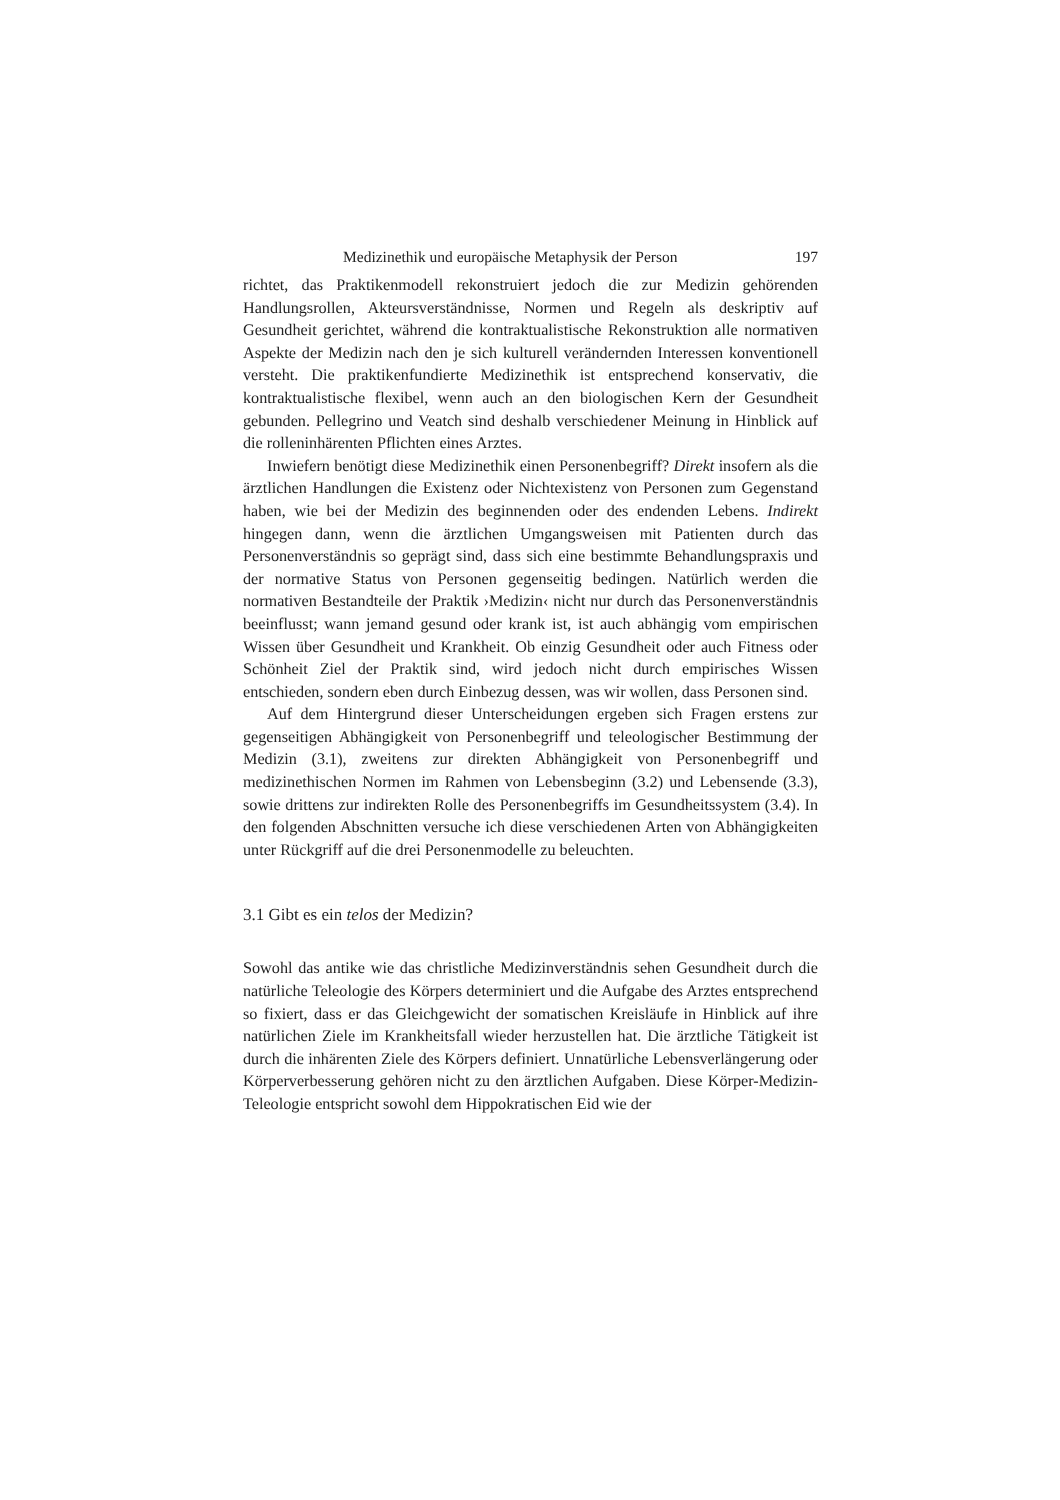Medizinethik und europäische Metaphysik der Person 197
richtet, das Praktikenmodell rekonstruiert jedoch die zur Medizin gehörenden Handlungsrollen, Akteursverständnisse, Normen und Regeln als deskriptiv auf Gesundheit gerichtet, während die kontraktualistische Rekonstruktion alle normativen Aspekte der Medizin nach den je sich kulturell verändernden Interessen konventionell versteht. Die praktikenfundierte Medizinethik ist entsprechend konservativ, die kontraktualistische flexibel, wenn auch an den biologischen Kern der Gesundheit gebunden. Pellegrino und Veatch sind deshalb verschiedener Meinung in Hinblick auf die rolleninhärenten Pflichten eines Arztes.
Inwiefern benötigt diese Medizinethik einen Personenbegriff? Direkt insofern als die ärztlichen Handlungen die Existenz oder Nichtexistenz von Personen zum Gegenstand haben, wie bei der Medizin des beginnenden oder des endenden Lebens. Indirekt hingegen dann, wenn die ärztlichen Umgangsweisen mit Patienten durch das Personenverständnis so geprägt sind, dass sich eine bestimmte Behandlungspraxis und der normative Status von Personen gegenseitig bedingen. Natürlich werden die normativen Bestandteile der Praktik ›Medizin‹ nicht nur durch das Personenverständnis beeinflusst; wann jemand gesund oder krank ist, ist auch abhängig vom empirischen Wissen über Gesundheit und Krankheit. Ob einzig Gesundheit oder auch Fitness oder Schönheit Ziel der Praktik sind, wird jedoch nicht durch empirisches Wissen entschieden, sondern eben durch Einbezug dessen, was wir wollen, dass Personen sind.
Auf dem Hintergrund dieser Unterscheidungen ergeben sich Fragen erstens zur gegenseitigen Abhängigkeit von Personenbegriff und teleologischer Bestimmung der Medizin (3.1), zweitens zur direkten Abhängigkeit von Personenbegriff und medizinethischen Normen im Rahmen von Lebensbeginn (3.2) und Lebensende (3.3), sowie drittens zur indirekten Rolle des Personenbegriffs im Gesundheitssystem (3.4). In den folgenden Abschnitten versuche ich diese verschiedenen Arten von Abhängigkeiten unter Rückgriff auf die drei Personenmodelle zu beleuchten.
3.1 Gibt es ein telos der Medizin?
Sowohl das antike wie das christliche Medizinverständnis sehen Gesundheit durch die natürliche Teleologie des Körpers determiniert und die Aufgabe des Arztes entsprechend so fixiert, dass er das Gleichgewicht der somatischen Kreisläufe in Hinblick auf ihre natürlichen Ziele im Krankheitsfall wieder herzustellen hat. Die ärztliche Tätigkeit ist durch die inhärenten Ziele des Körpers definiert. Unnatürliche Lebensverlängerung oder Körperverbesserung gehören nicht zu den ärztlichen Aufgaben. Diese Körper-Medizin-Teleologie entspricht sowohl dem Hippokratischen Eid wie der